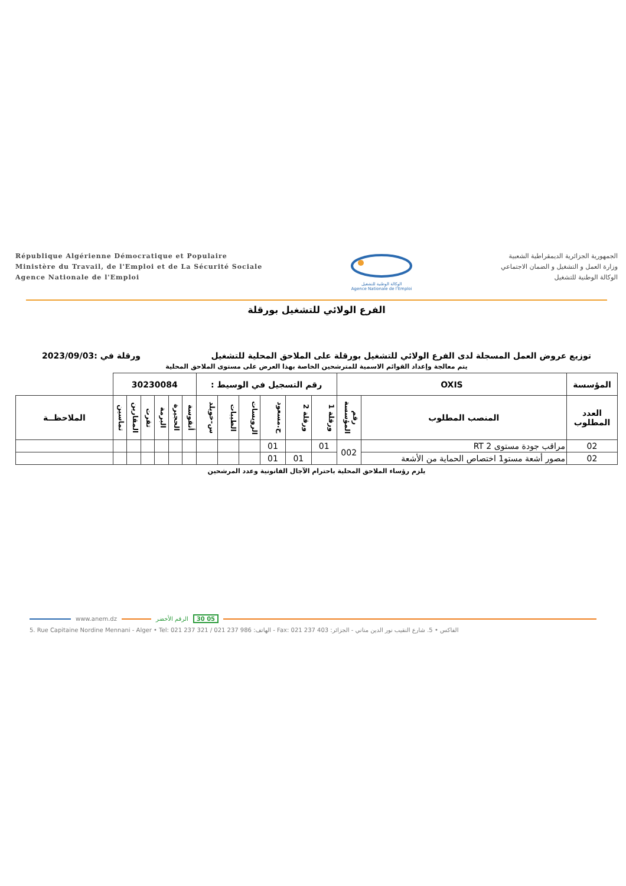République Algérienne Démocratique et Populaire
Ministère du Travail, de l'Emploi et de La Sécurité Sociale
Agence Nationale de l'Emploi
الوكالة الوطنية للتشغيل
Agence Nationale de l'Emploi
الجمهورية الجزائرية الديمقراطية الشعبية
وزارة العمل و التشغيل و الضمان الاجتماعي
الوكالة الوطنية للتشغيل
الفرع الولائي للتشغيل بورقلة
توزيع عروض العمل المسجلة لدى الفرع الولائي للتشغيل بورقلة على الملاحق المحلية للتشغيل ورقلة في :2023/09/03
يتم معالجة وإعداد القوائم الاسمية للمترشحين الخاصة بهذا العرض على مستوى الملاحق المحلية
| المؤسسة | OXIS | | رقم التسجيل في الوسيط : | | | | | | 30230084 | | | | | | |
| --- | --- | --- | --- | --- | --- | --- | --- | --- | --- | --- | --- | --- | --- | --- | --- |
| العدد المطلوب | المنصب المطلوب | رقم المؤسسة | ورقلة 1 | ورقلة 2 | ح.مسعود | الرويسات | الطيبات | س-خويلد | أنقوسة | الحجيرة | البرمة | تقرت | المقارين | تماسين | الملاحظــة |
| 02 | مراقب جودة مستوى RT 2 | 002 | 01 | | 01 | | | | | | | | | | |
| 02 | مصور أشعة مستو1 اختصاص الحماية من الأشعة | | | 01 | 01 | | | | | | | | | | |
يلزم رؤساء الملاحق المحلية باحترام الآجال القانونية وعدد المرشحين
www.anem.dz الرقم الأخضر 30 05
5. Rue Capitaine Nordine Mennani - Alger • Tel: 021 237 321 / 021 237 986 :الهاتف - Fax: 021 237 403 :الفاكس • 5. شارع النقيب نور الدين مناني - الجزائر